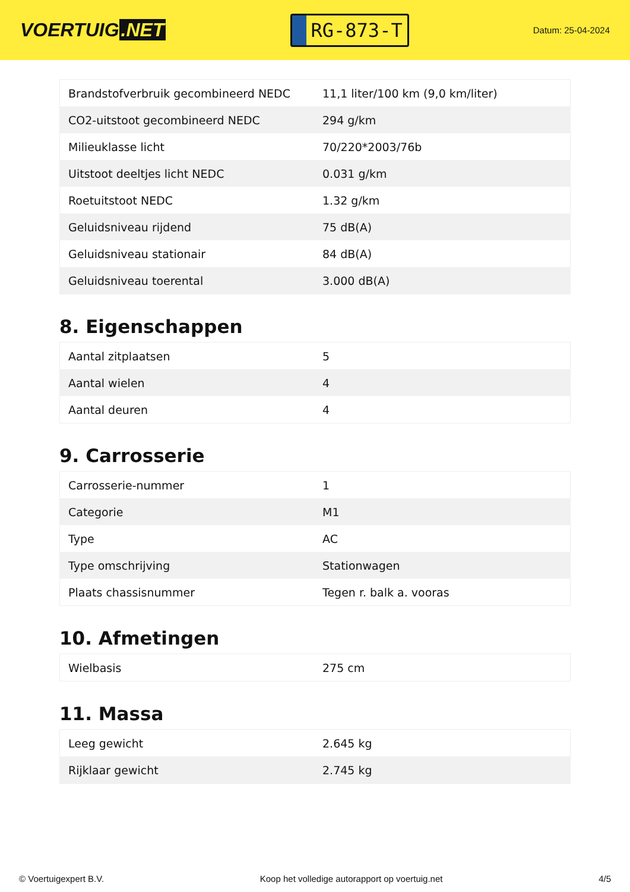VOERTUIG.NET
RG-873-T
Datum: 25-04-2024
| Brandstofverbruik gecombineerd NEDC | 11,1 liter/100 km (9,0 km/liter) |
| CO2-uitstoot gecombineerd NEDC | 294 g/km |
| Milieuklasse licht | 70/220*2003/76b |
| Uitstoot deeltjes licht NEDC | 0.031 g/km |
| Roetuitstoot NEDC | 1.32 g/km |
| Geluidsniveau rijdend | 75 dB(A) |
| Geluidsniveau stationair | 84 dB(A) |
| Geluidsniveau toerental | 3.000 dB(A) |
8. Eigenschappen
| Aantal zitplaatsen | 5 |
| Aantal wielen | 4 |
| Aantal deuren | 4 |
9. Carrosserie
| Carrosserie-nummer | 1 |
| Categorie | M1 |
| Type | AC |
| Type omschrijving | Stationwagen |
| Plaats chassisnummer | Tegen r. balk a. vooras |
10. Afmetingen
| Wielbasis | 275 cm |
11. Massa
| Leeg gewicht | 2.645 kg |
| Rijklaar gewicht | 2.745 kg |
© Voertuigexpert B.V. Koop het volledige autorapport op voertuig.net 4/5